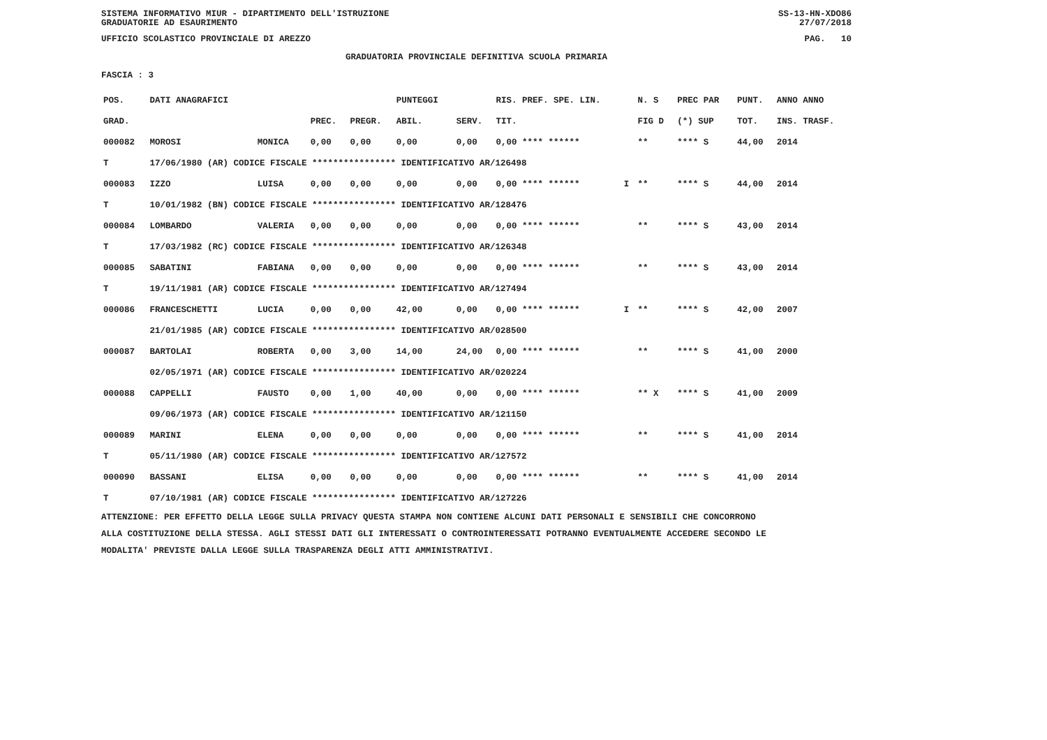SISTEMA INFORMATIVO MIUR - DIPARTIMENTO DELL'ISTRUZIONE
GRADUATORIE AD ESAURIMENTO SS-13-HN-XDO86
27/07/2018
UFFICIO SCOLASTICO PROVINCIALE DI AREZZO PAG. 10
GRADUATORIA PROVINCIALE DEFINITIVA SCUOLA PRIMARIA
FASCIA : 3
| POS. | DATI ANAGRAFICI | | | | PUNTEGGI | | RIS. PREF. SPE. LIN. | | N. S | PREC PAR | PUNT. | ANNO ANNO |
| --- | --- | --- | --- | --- | --- | --- | --- | --- | --- | --- | --- | --- |
| GRAD. | | | PREC. | PREGR. | ABIL. | SERV. | TIT. | | FIG D | (*) SUP | TOT. | INS. TRASF. |
| 000082 | MOROSI | MONICA | 0,00 | 0,00 | 0,00 | 0,00 | 0,00 **** ****** | | ** | **** S | 44,00 | 2014 |
| T | 17/06/1980 (AR) CODICE FISCALE **************** IDENTIFICATIVO AR/126498 | | | | | | | | | | | |
| 000083 | IZZO | LUISA | 0,00 | 0,00 | 0,00 | 0,00 | 0,00 **** ****** | I | ** | **** S | 44,00 | 2014 |
| T | 10/01/1982 (BN) CODICE FISCALE **************** IDENTIFICATIVO AR/128476 | | | | | | | | | | | |
| 000084 | LOMBARDO | VALERIA | 0,00 | 0,00 | 0,00 | 0,00 | 0,00 **** ****** | | ** | **** S | 43,00 | 2014 |
| T | 17/03/1982 (RC) CODICE FISCALE **************** IDENTIFICATIVO AR/126348 | | | | | | | | | | | |
| 000085 | SABATINI | FABIANA | 0,00 | 0,00 | 0,00 | 0,00 | 0,00 **** ****** | | ** | **** S | 43,00 | 2014 |
| T | 19/11/1981 (AR) CODICE FISCALE **************** IDENTIFICATIVO AR/127494 | | | | | | | | | | | |
| 000086 | FRANCESCHETTI | LUCIA | 0,00 | 0,00 | 42,00 | 0,00 | 0,00 **** ****** | I | ** | **** S | 42,00 | 2007 |
| | 21/01/1985 (AR) CODICE FISCALE **************** IDENTIFICATIVO AR/028500 | | | | | | | | | | | |
| 000087 | BARTOLAI | ROBERTA | 0,00 | 3,00 | 14,00 | 24,00 | 0,00 **** ****** | | ** | **** S | 41,00 | 2000 |
| | 02/05/1971 (AR) CODICE FISCALE **************** IDENTIFICATIVO AR/020224 | | | | | | | | | | | |
| 000088 | CAPPELLI | FAUSTO | 0,00 | 1,00 | 40,00 | 0,00 | 0,00 **** ****** | | ** X | **** S | 41,00 | 2009 |
| | 09/06/1973 (AR) CODICE FISCALE **************** IDENTIFICATIVO AR/121150 | | | | | | | | | | | |
| 000089 | MARINI | ELENA | 0,00 | 0,00 | 0,00 | 0,00 | 0,00 **** ****** | | ** | **** S | 41,00 | 2014 |
| T | 05/11/1980 (AR) CODICE FISCALE **************** IDENTIFICATIVO AR/127572 | | | | | | | | | | | |
| 000090 | BASSANI | ELISA | 0,00 | 0,00 | 0,00 | 0,00 | 0,00 **** ****** | | ** | **** S | 41,00 | 2014 |
| T | 07/10/1981 (AR) CODICE FISCALE **************** IDENTIFICATIVO AR/127226 | | | | | | | | | | | |
ATTENZIONE: PER EFFETTO DELLA LEGGE SULLA PRIVACY QUESTA STAMPA NON CONTIENE ALCUNI DATI PERSONALI E SENSIBILI CHE CONCORRONO
ALLA COSTITUZIONE DELLA STESSA. AGLI STESSI DATI GLI INTERESSATI O CONTROINTERESSATI POTRANNO EVENTUALMENTE ACCEDERE SECONDO LE
MODALITA' PREVISTE DALLA LEGGE SULLA TRASPARENZA DEGLI ATTI AMMINISTRATIVI.